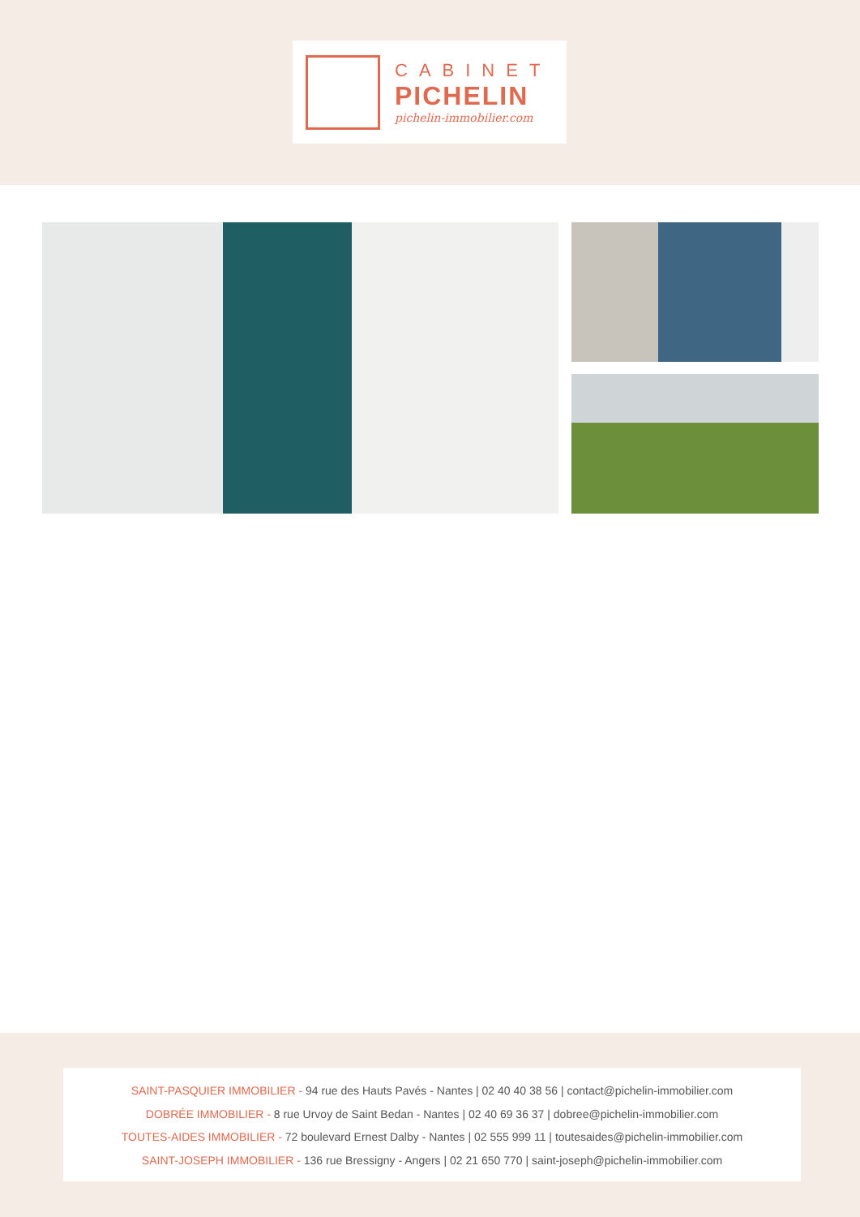CABINET
PICHELIN
pichelin-immobilier.com
SAINT-PASQUIER IMMOBILIER - 94 rue des Hauts Pavés - Nantes | 02 40 40 38 56 | contact@pichelin-immobilier.com
DOBRÉE IMMOBILIER - 8 rue Urvoy de Saint Bedan - Nantes | 02 40 69 36 37 | dobree@pichelin-immobilier.com
TOUTES-AIDES IMMOBILIER - 72 boulevard Ernest Dalby - Nantes | 02 555 999 11 | toutesaides@pichelin-immobilier.com
SAINT-JOSEPH IMMOBILIER - 136 rue Bressigny - Angers | 02 21 650 770 | saint-joseph@pichelin-immobilier.com